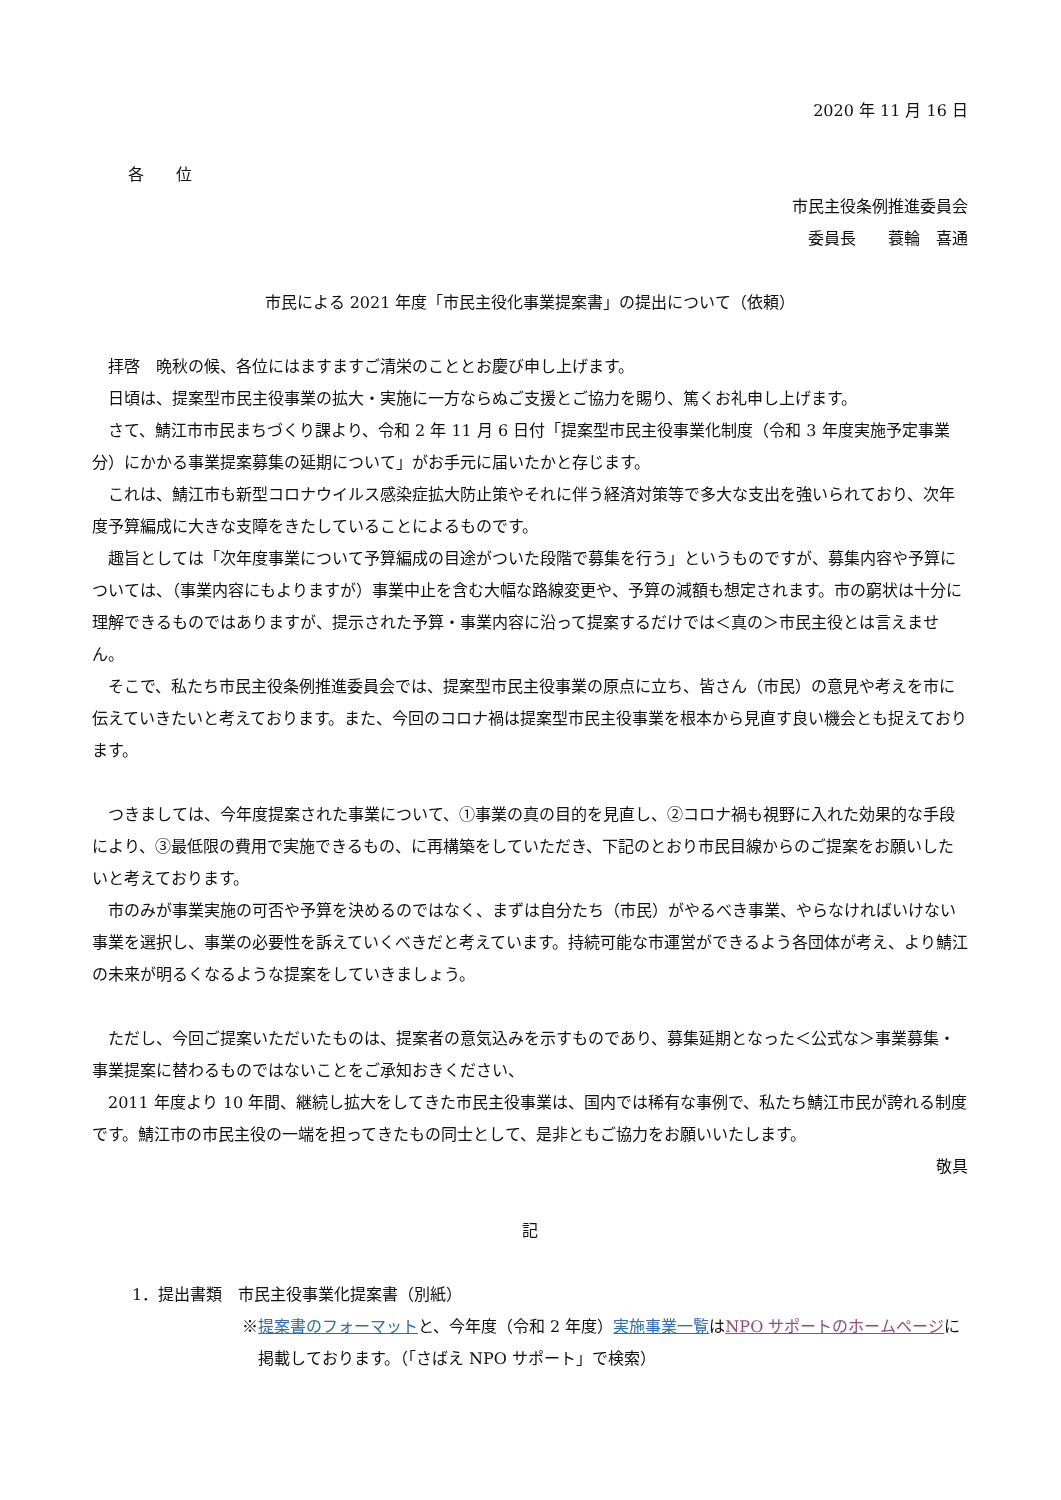2020 年 11 月 16 日
各　　位
市民主役条例推進委員会
委員長　　蓑輪　喜通
市民による 2021 年度「市民主役化事業提案書」の提出について（依頼）
拝啓　晩秋の候、各位にはますますご清栄のこととお慶び申し上げます。
日頃は、提案型市民主役事業の拡大・実施に一方ならぬご支援とご協力を賜り、篤くお礼申し上げます。
さて、鯖江市市民まちづくり課より、令和 2 年 11 月 6 日付「提案型市民主役事業化制度（令和 3 年度実施予定事業分）にかかる事業提案募集の延期について」がお手元に届いたかと存じます。
これは、鯖江市も新型コロナウイルス感染症拡大防止策やそれに伴う経済対策等で多大な支出を強いられており、次年度予算編成に大きな支障をきたしていることによるものです。
趣旨としては「次年度事業について予算編成の目途がついた段階で募集を行う」というものですが、募集内容や予算については、（事業内容にもよりますが）事業中止を含む大幅な路線変更や、予算の減額も想定されます。市の窮状は十分に理解できるものではありますが、提示された予算・事業内容に沿って提案するだけでは＜真の＞市民主役とは言えません。
そこで、私たち市民主役条例推進委員会では、提案型市民主役事業の原点に立ち、皆さん（市民）の意見や考えを市に伝えていきたいと考えております。また、今回のコロナ禍は提案型市民主役事業を根本から見直す良い機会とも捉えております。
つきましては、今年度提案された事業について、①事業の真の目的を見直し、②コロナ禍も視野に入れた効果的な手段により、③最低限の費用で実施できるもの、に再構築をしていただき、下記のとおり市民目線からのご提案をお願いしたいと考えております。
市のみが事業実施の可否や予算を決めるのではなく、まずは自分たち（市民）がやるべき事業、やらなければいけない事業を選択し、事業の必要性を訴えていくべきだと考えています。持続可能な市運営ができるよう各団体が考え、より鯖江の未来が明るくなるような提案をしていきましょう。
ただし、今回ご提案いただいたものは、提案者の意気込みを示すものであり、募集延期となった＜公式な＞事業募集・事業提案に替わるものではないことをご承知おきください、
2011 年度より 10 年間、継続し拡大をしてきた市民主役事業は、国内では稀有な事例で、私たち鯖江市民が誇れる制度です。鯖江市の市民主役の一端を担ってきたもの同士として、是非ともご協力をお願いいたします。
敬具
記
1．提出書類　市民主役事業化提案書（別紙）
※提案書のフォーマットと、今年度（令和 2 年度）実施事業一覧はNPO サポートのホームページに掲載しております。（「さばえ NPO サポート」で検索）